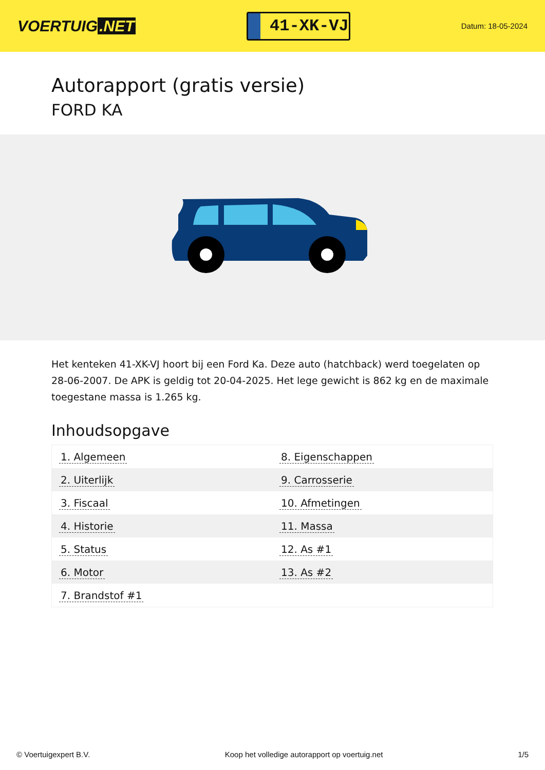VOERTUIG.NET
41-XK-VJ
Datum: 18-05-2024
Autorapport (gratis versie)
FORD KA
Het kenteken 41-XK-VJ hoort bij een Ford Ka. Deze auto (hatchback) werd toegelaten op 28-06-2007. De APK is geldig tot 20-04-2025. Het lege gewicht is 862 kg en de maximale toegestane massa is 1.265 kg.
Inhoudsopgave
| 1. Algemeen | 8. Eigenschappen |
| 2. Uiterlijk | 9. Carrosserie |
| 3. Fiscaal | 10. Afmetingen |
| 4. Historie | 11. Massa |
| 5. Status | 12. As #1 |
| 6. Motor | 13. As #2 |
| 7. Brandstof #1 | |
© Voertuigexpert B.V. Koop het volledige autorapport op voertuig.net 1/5